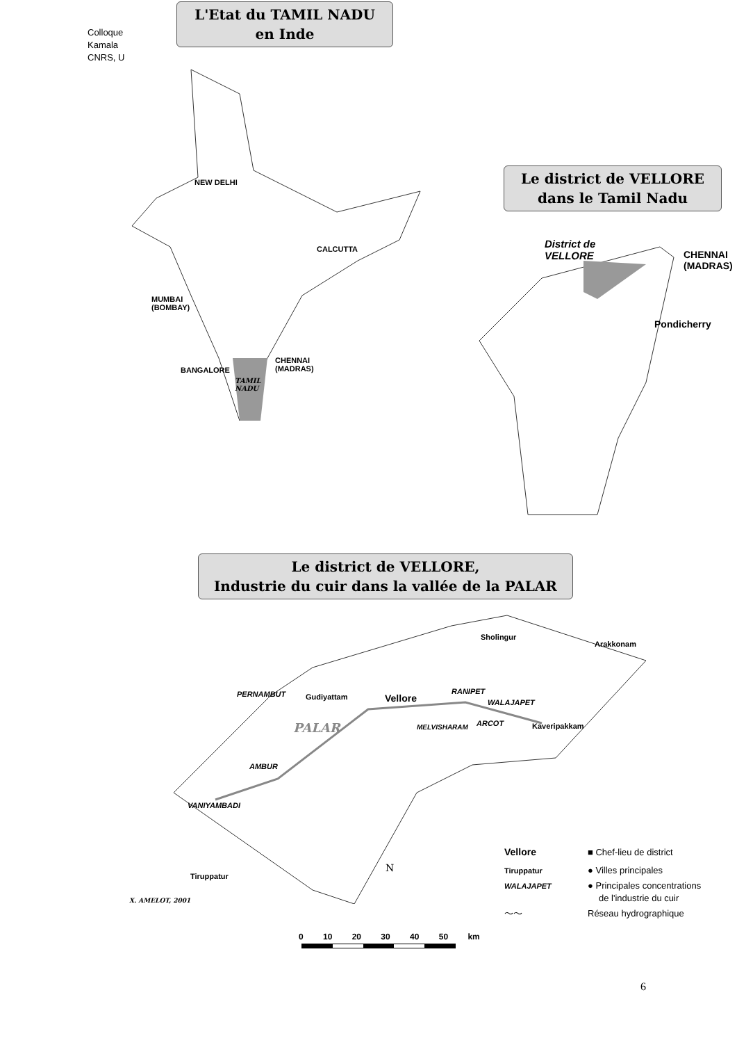Colloque
Kamala
CNRS, U
L'Etat du TAMIL NADU
en Inde
NEW DELHI
CALCUTTA
MUMBAI
(BOMBAY)
BANGALORE
CHENNAI
(MADRAS)
TAMIL
NADU
Le district de VELLORE
dans le Tamil Nadu
District de
VELLORE
CHENNAI
(MADRAS)
Pondicherry
Le district de VELLORE,
Industrie du cuir dans la vallée de la PALAR
Sholingur
Arakkonam
PERNAMBUT Gudiyattam Vellore
RANIPET
WALAJAPET
PALAR MELVISHARAM ARCOT Kaveripakkam
AMBUR
VANIYAMBADI
Tiruppatur
N
X. AMELOT, 2001
Vellore ■ Chef-lieu de district
Tiruppatur ● Villes principales
WALAJAPET ● Principales concentrations
de l'industrie du cuir
～～ Réseau hydrographique
0 10 20 30 40 50 km
6